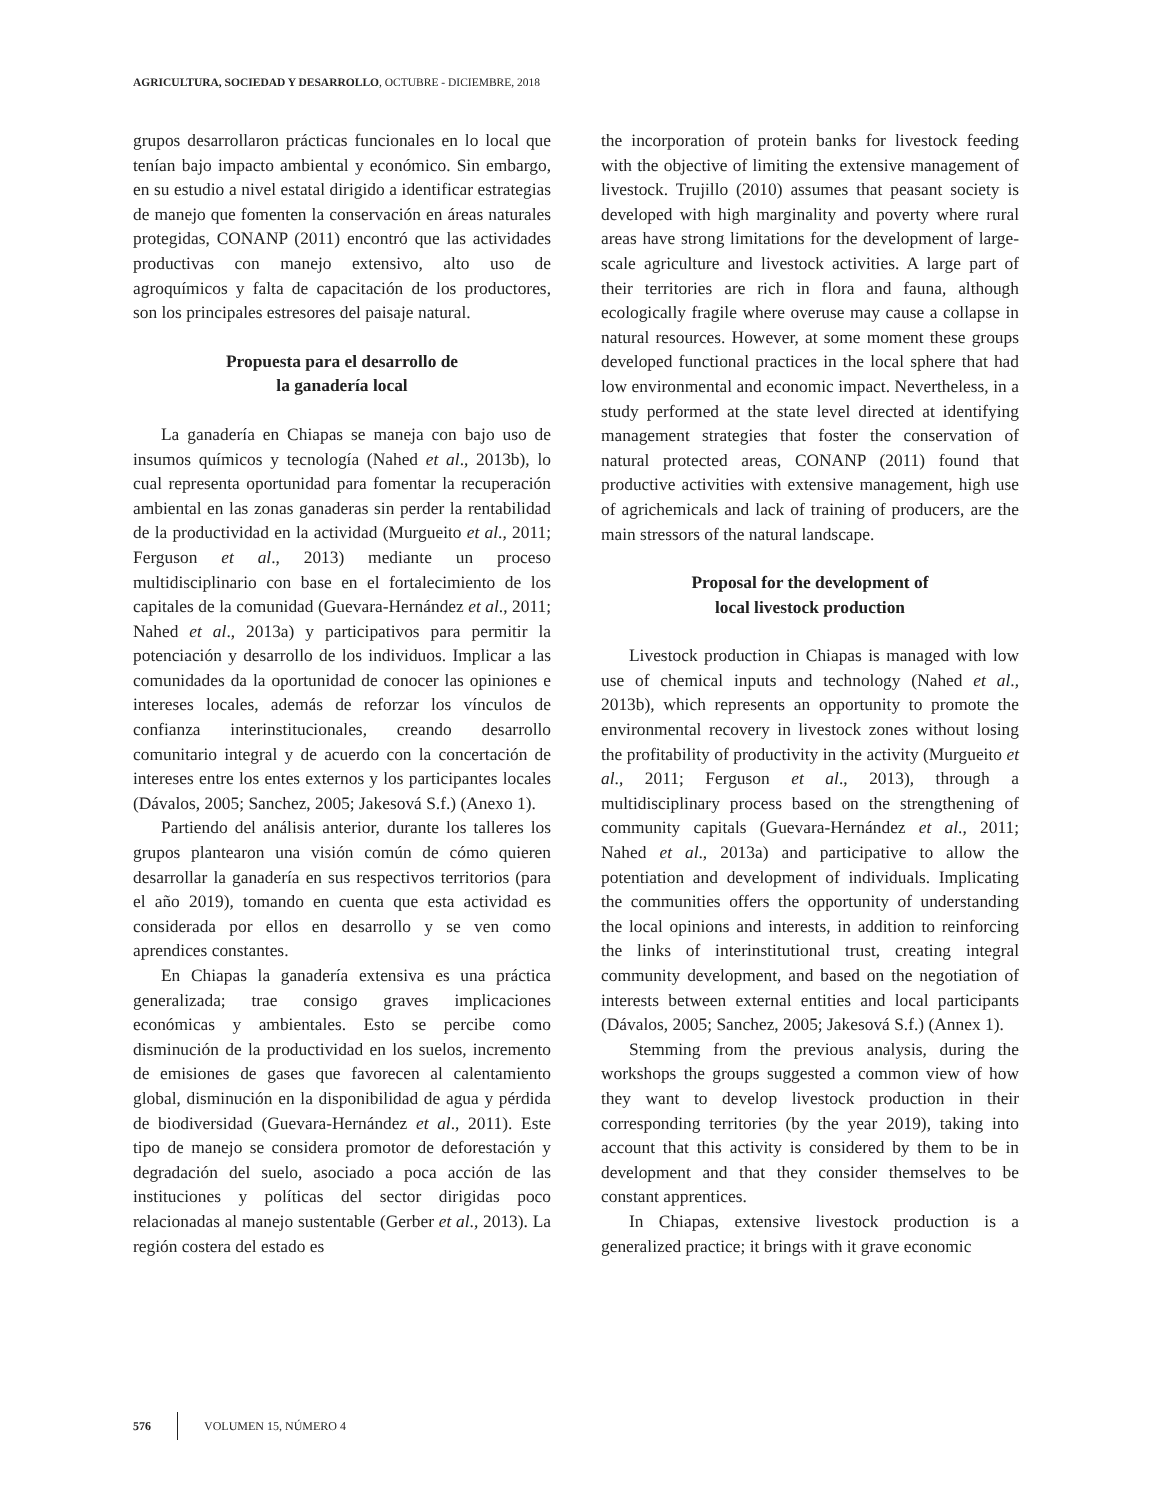AGRICULTURA, SOCIEDAD Y DESARROLLO, OCTUBRE - DICIEMBRE, 2018
grupos desarrollaron prácticas funcionales en lo local que tenían bajo impacto ambiental y económico. Sin embargo, en su estudio a nivel estatal dirigido a identificar estrategias de manejo que fomenten la conservación en áreas naturales protegidas, CONANP (2011) encontró que las actividades productivas con manejo extensivo, alto uso de agroquímicos y falta de capacitación de los productores, son los principales estresores del paisaje natural.
Propuesta para el desarrollo de
la ganadería local
La ganadería en Chiapas se maneja con bajo uso de insumos químicos y tecnología (Nahed et al., 2013b), lo cual representa oportunidad para fomentar la recuperación ambiental en las zonas ganaderas sin perder la rentabilidad de la productividad en la actividad (Murgueito et al., 2011; Ferguson et al., 2013) mediante un proceso multidisciplinario con base en el fortalecimiento de los capitales de la comunidad (Guevara-Hernández et al., 2011; Nahed et al., 2013a) y participativos para permitir la potenciación y desarrollo de los individuos. Implicar a las comunidades da la oportunidad de conocer las opiniones e intereses locales, además de reforzar los vínculos de confianza interinstitucionales, creando desarrollo comunitario integral y de acuerdo con la concertación de intereses entre los entes externos y los participantes locales (Dávalos, 2005; Sanchez, 2005; Jakesová S.f.) (Anexo 1).
Partiendo del análisis anterior, durante los talleres los grupos plantearon una visión común de cómo quieren desarrollar la ganadería en sus respectivos territorios (para el año 2019), tomando en cuenta que esta actividad es considerada por ellos en desarrollo y se ven como aprendices constantes.
En Chiapas la ganadería extensiva es una práctica generalizada; trae consigo graves implicaciones económicas y ambientales. Esto se percibe como disminución de la productividad en los suelos, incremento de emisiones de gases que favorecen al calentamiento global, disminución en la disponibilidad de agua y pérdida de biodiversidad (Guevara-Hernández et al., 2011). Este tipo de manejo se considera promotor de deforestación y degradación del suelo, asociado a poca acción de las instituciones y políticas del sector dirigidas poco relacionadas al manejo sustentable (Gerber et al., 2013). La región costera del estado es
the incorporation of protein banks for livestock feeding with the objective of limiting the extensive management of livestock. Trujillo (2010) assumes that peasant society is developed with high marginality and poverty where rural areas have strong limitations for the development of large-scale agriculture and livestock activities. A large part of their territories are rich in flora and fauna, although ecologically fragile where overuse may cause a collapse in natural resources. However, at some moment these groups developed functional practices in the local sphere that had low environmental and economic impact. Nevertheless, in a study performed at the state level directed at identifying management strategies that foster the conservation of natural protected areas, CONANP (2011) found that productive activities with extensive management, high use of agrichemicals and lack of training of producers, are the main stressors of the natural landscape.
Proposal for the development of
local livestock production
Livestock production in Chiapas is managed with low use of chemical inputs and technology (Nahed et al., 2013b), which represents an opportunity to promote the environmental recovery in livestock zones without losing the profitability of productivity in the activity (Murgueito et al., 2011; Ferguson et al., 2013), through a multidisciplinary process based on the strengthening of community capitals (Guevara-Hernández et al., 2011; Nahed et al., 2013a) and participative to allow the potentiation and development of individuals. Implicating the communities offers the opportunity of understanding the local opinions and interests, in addition to reinforcing the links of interinstitutional trust, creating integral community development, and based on the negotiation of interests between external entities and local participants (Dávalos, 2005; Sanchez, 2005; Jakesová S.f.) (Annex 1).
Stemming from the previous analysis, during the workshops the groups suggested a common view of how they want to develop livestock production in their corresponding territories (by the year 2019), taking into account that this activity is considered by them to be in development and that they consider themselves to be constant apprentices.
In Chiapas, extensive livestock production is a generalized practice; it brings with it grave economic
576 VOLUMEN 15, NÚMERO 4